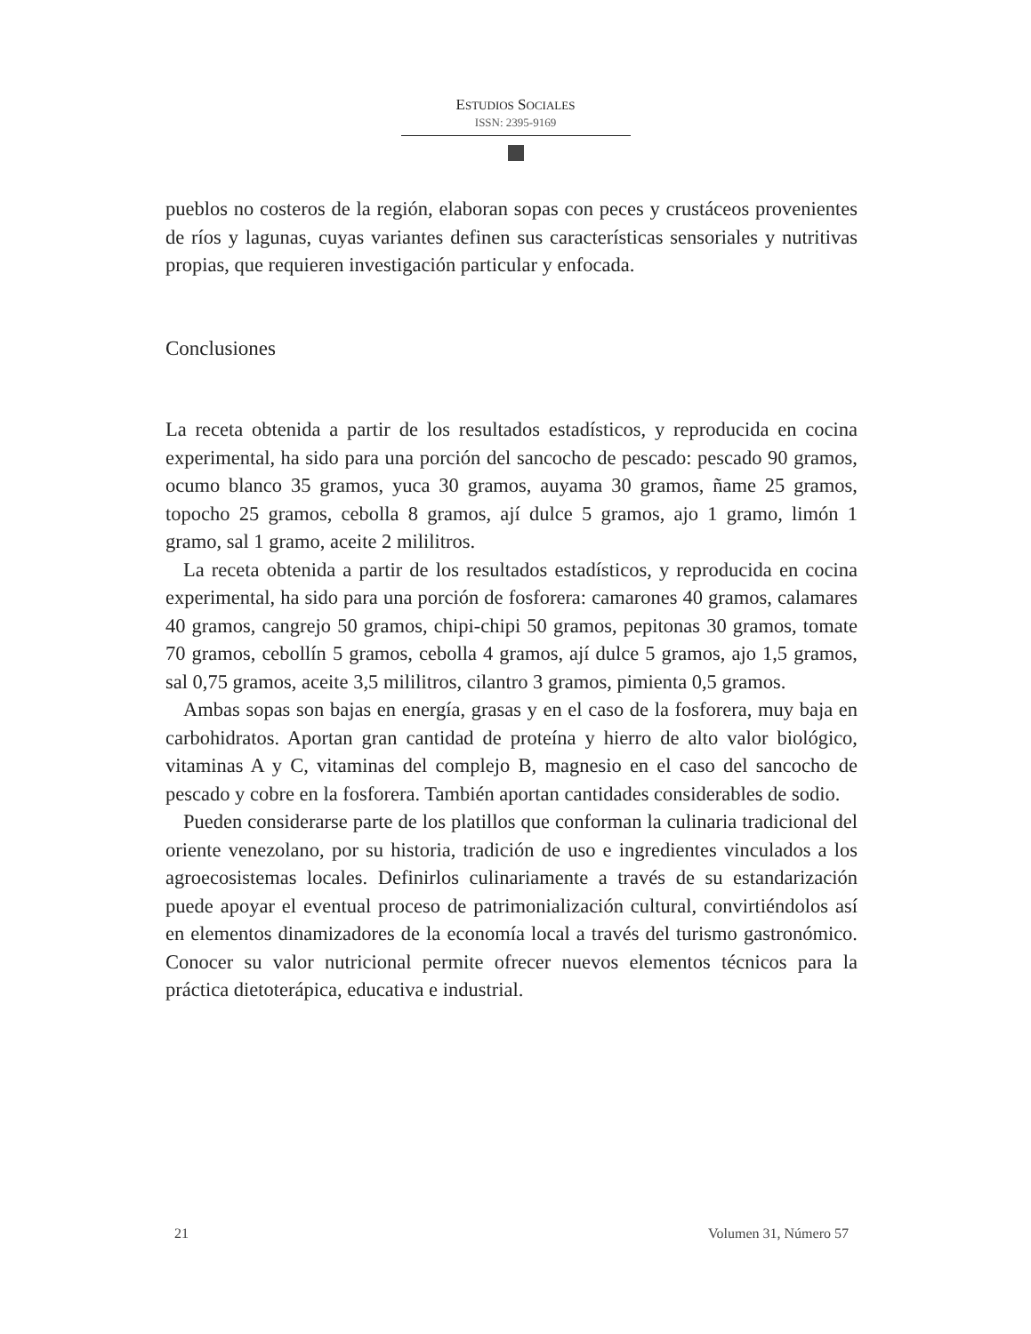ESTUDIOS SOCIALES
ISSN: 2395-9169
pueblos no costeros de la región, elaboran sopas con peces y crustáceos provenientes de ríos y lagunas, cuyas variantes definen sus características sensoriales y nutritivas propias, que requieren investigación particular y enfocada.
Conclusiones
La receta obtenida a partir de los resultados estadísticos, y reproducida en cocina experimental, ha sido para una porción del sancocho de pescado: pescado 90 gramos, ocumo blanco 35 gramos, yuca 30 gramos, auyama 30 gramos, ñame 25 gramos, topocho 25 gramos, cebolla 8 gramos, ají dulce 5 gramos, ajo 1 gramo, limón 1 gramo, sal 1 gramo, aceite 2 mililitros.
La receta obtenida a partir de los resultados estadísticos, y reproducida en cocina experimental, ha sido para una porción de fosforera: camarones 40 gramos, calamares 40 gramos, cangrejo 50 gramos, chipi-chipi 50 gramos, pepitonas 30 gramos, tomate 70 gramos, cebollín 5 gramos, cebolla 4 gramos, ají dulce 5 gramos, ajo 1,5 gramos, sal 0,75 gramos, aceite 3,5 mililitros, cilantro 3 gramos, pimienta 0,5 gramos.
Ambas sopas son bajas en energía, grasas y en el caso de la fosforera, muy baja en carbohidratos. Aportan gran cantidad de proteína y hierro de alto valor biológico, vitaminas A y C, vitaminas del complejo B, magnesio en el caso del sancocho de pescado y cobre en la fosforera. También aportan cantidades considerables de sodio.
Pueden considerarse parte de los platillos que conforman la culinaria tradicional del oriente venezolano, por su historia, tradición de uso e ingredientes vinculados a los agroecosistemas locales. Definirlos culinariamente a través de su estandarización puede apoyar el eventual proceso de patrimonialización cultural, convirtiéndolos así en elementos dinamizadores de la economía local a través del turismo gastronómico. Conocer su valor nutricional permite ofrecer nuevos elementos técnicos para la práctica dietoterápica, educativa e industrial.
21 Volumen 31, Número 57